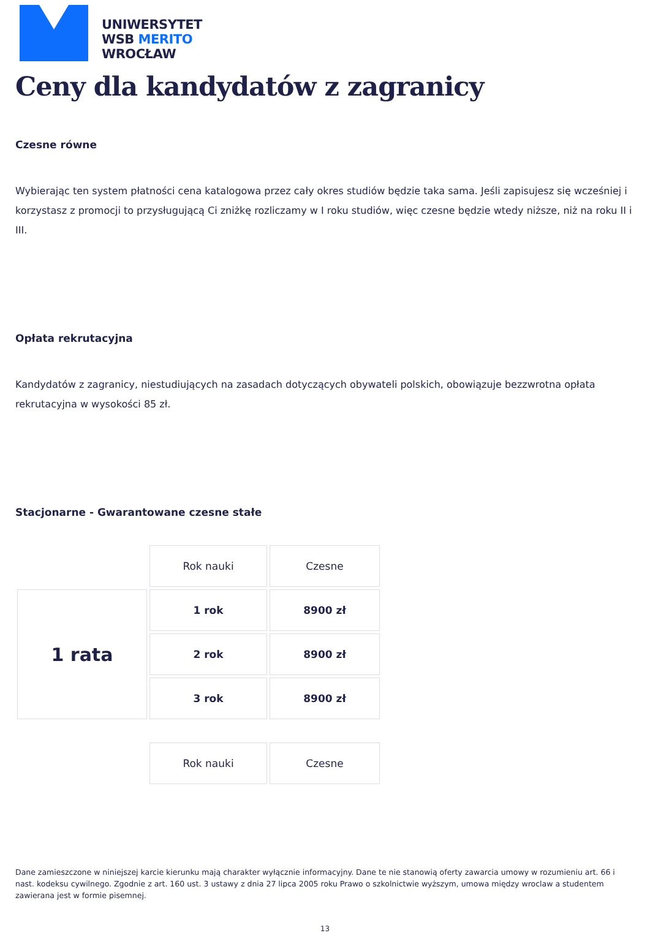UNIWERSYTET
WSB MERITO
WROCŁAW
Ceny dla kandydatów z zagranicy
Czesne równe
Wybierając ten system płatności cena katalogowa przez cały okres studiów będzie taka sama. Jeśli zapisujesz się wcześniej i korzystasz z promocji to przysługującą Ci zniżkę rozliczamy w I roku studiów, więc czesne będzie wtedy niższe, niż na roku II i III.
Opłata rekrutacyjna
Kandydatów z zagranicy, niestudiujących na zasadach dotyczących obywateli polskich, obowiązuje bezzwrotna opłata rekrutacyjna w wysokości 85 zł.
Stacjonarne - Gwarantowane czesne stałe
| | Rok nauki | Czesne |
| 1 rata | 1 rok | 8900 zł |
| | 2 rok | 8900 zł |
| | 3 rok | 8900 zł |
| | Rok nauki | Czesne |
Dane zamieszczone w niniejszej karcie kierunku mają charakter wyłącznie informacyjny. Dane te nie stanowią oferty zawarcia umowy w rozumieniu art. 66 i nast. kodeksu cywilnego. Zgodnie z art. 160 ust. 3 ustawy z dnia 27 lipca 2005 roku Prawo o szkolnictwie wyższym, umowa między wroclaw a studentem zawierana jest w formie pisemnej.
13